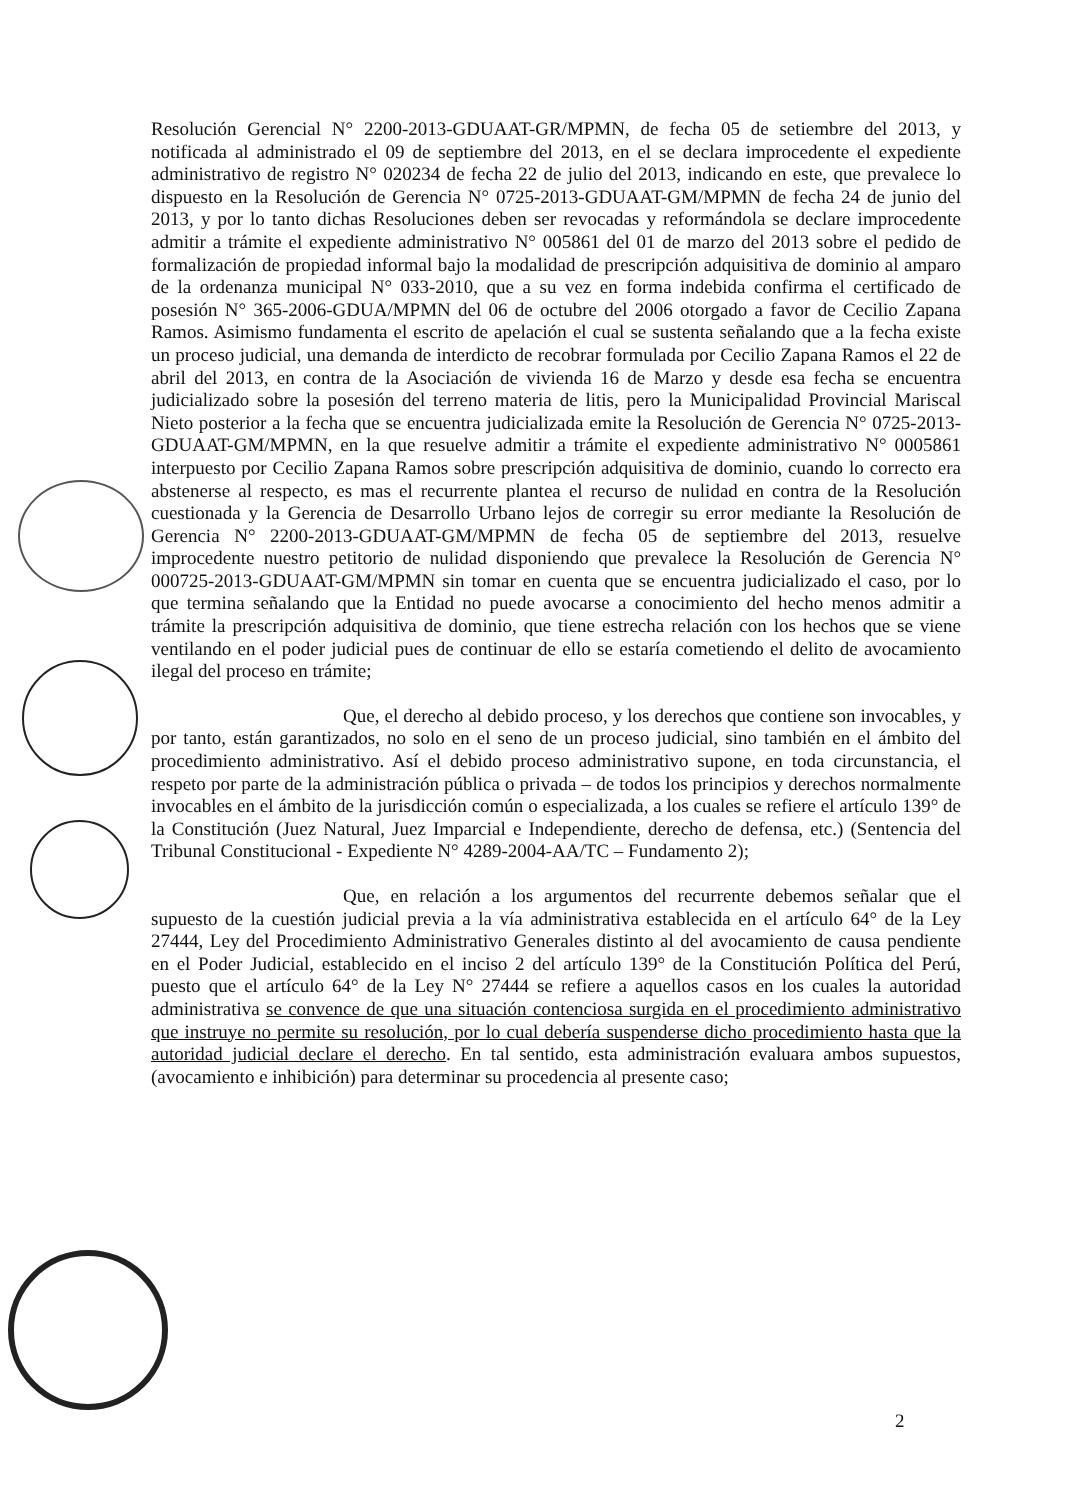Resolución Gerencial N° 2200-2013-GDUAAT-GR/MPMN, de fecha 05 de setiembre del 2013, y notificada al administrado el 09 de septiembre del 2013, en el se declara improcedente el expediente administrativo de registro N° 020234 de fecha 22 de julio del 2013, indicando en este, que prevalece lo dispuesto en la Resolución de Gerencia N° 0725-2013-GDUAAT-GM/MPMN de fecha 24 de junio del 2013, y por lo tanto dichas Resoluciones deben ser revocadas y reformándola se declare improcedente admitir a trámite el expediente administrativo N° 005861 del 01 de marzo del 2013 sobre el pedido de formalización de propiedad informal bajo la modalidad de prescripción adquisitiva de dominio al amparo de la ordenanza municipal N° 033-2010, que a su vez en forma indebida confirma el certificado de posesión N° 365-2006-GDUA/MPMN del 06 de octubre del 2006 otorgado a favor de Cecilio Zapana Ramos. Asimismo fundamenta el escrito de apelación el cual se sustenta señalando que a la fecha existe un proceso judicial, una demanda de interdicto de recobrar formulada por Cecilio Zapana Ramos el 22 de abril del 2013, en contra de la Asociación de vivienda 16 de Marzo y desde esa fecha se encuentra judicializado sobre la posesión del terreno materia de litis, pero la Municipalidad Provincial Mariscal Nieto posterior a la fecha que se encuentra judicializada emite la Resolución de Gerencia N° 0725-2013-GDUAAT-GM/MPMN, en la que resuelve admitir a trámite el expediente administrativo N° 0005861 interpuesto por Cecilio Zapana Ramos sobre prescripción adquisitiva de dominio, cuando lo correcto era abstenerse al respecto, es mas el recurrente plantea el recurso de nulidad en contra de la Resolución cuestionada y la Gerencia de Desarrollo Urbano lejos de corregir su error mediante la Resolución de Gerencia N° 2200-2013-GDUAAT-GM/MPMN de fecha 05 de septiembre del 2013, resuelve improcedente nuestro petitorio de nulidad disponiendo que prevalece la Resolución de Gerencia N° 000725-2013-GDUAAT-GM/MPMN sin tomar en cuenta que se encuentra judicializado el caso, por lo que termina señalando que la Entidad no puede avocarse a conocimiento del hecho menos admitir a trámite la prescripción adquisitiva de dominio, que tiene estrecha relación con los hechos que se viene ventilando en el poder judicial pues de continuar de ello se estaría cometiendo el delito de avocamiento ilegal del proceso en trámite;
Que, el derecho al debido proceso, y los derechos que contiene son invocables, y por tanto, están garantizados, no solo en el seno de un proceso judicial, sino también en el ámbito del procedimiento administrativo. Así el debido proceso administrativo supone, en toda circunstancia, el respeto por parte de la administración pública o privada – de todos los principios y derechos normalmente invocables en el ámbito de la jurisdicción común o especializada, a los cuales se refiere el artículo 139° de la Constitución (Juez Natural, Juez Imparcial e Independiente, derecho de defensa, etc.) (Sentencia del Tribunal Constitucional - Expediente N° 4289-2004-AA/TC – Fundamento 2);
Que, en relación a los argumentos del recurrente debemos señalar que el supuesto de la cuestión judicial previa a la vía administrativa establecida en el artículo 64° de la Ley 27444, Ley del Procedimiento Administrativo Generales distinto al del avocamiento de causa pendiente en el Poder Judicial, establecido en el inciso 2 del artículo 139° de la Constitución Política del Perú, puesto que el artículo 64° de la Ley N° 27444 se refiere a aquellos casos en los cuales la autoridad administrativa se convence de que una situación contenciosa surgida en el procedimiento administrativo que instruye no permite su resolución, por lo cual debería suspenderse dicho procedimiento hasta que la autoridad judicial declare el derecho. En tal sentido, esta administración evaluara ambos supuestos, (avocamiento e inhibición) para determinar su procedencia al presente caso;
2